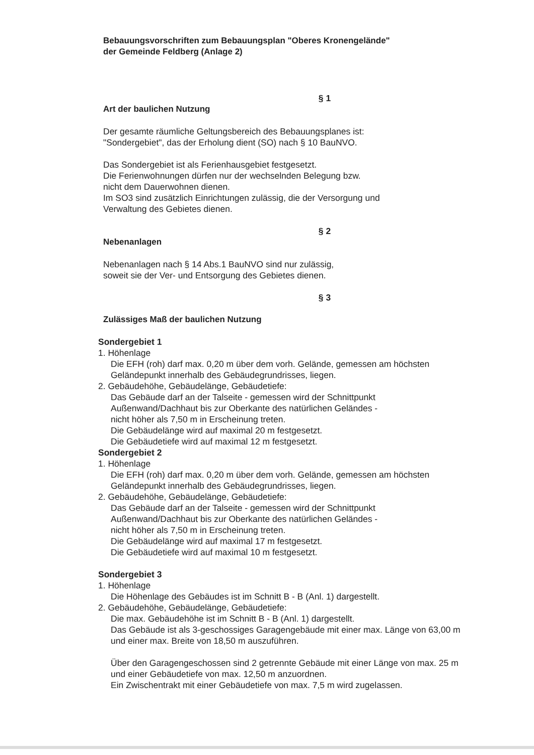Bebauungsvorschriften zum Bebauungsplan "Oberes Kronengelände"
der Gemeinde Feldberg (Anlage 2)
§ 1
Art der baulichen Nutzung
Der gesamte räumliche Geltungsbereich des Bebauungsplanes ist:
"Sondergebiet", das der Erholung dient (SO) nach § 10 BauNVO.
Das Sondergebiet ist als Ferienhausgebiet festgesetzt.
Die Ferienwohnungen dürfen nur der wechselnden Belegung bzw.
nicht dem Dauerwohnen dienen.
Im SO3 sind zusätzlich Einrichtungen zulässig, die der Versorgung und
Verwaltung des Gebietes dienen.
§ 2
Nebenanlagen
Nebenanlagen nach § 14 Abs.1 BauNVO sind nur zulässig,
soweit sie der Ver- und Entsorgung des Gebietes dienen.
§ 3
Zulässiges Maß der baulichen Nutzung
Sondergebiet 1
1. Höhenlage
Die EFH (roh) darf max. 0,20 m über dem vorh. Gelände, gemessen am höchsten Geländepunkt innerhalb des Gebäudegrundrisses, liegen.
2. Gebäudehöhe, Gebäudelänge, Gebäudetiefe:
Das Gebäude darf an der Talseite - gemessen wird der Schnittpunkt
Außenwand/Dachhaut bis zur Oberkante des natürlichen Geländes -
nicht höher als 7,50 m in Erscheinung treten.
Die Gebäudelänge wird auf maximal 20 m festgesetzt.
Die Gebäudetiefe wird auf maximal 12 m festgesetzt.
Sondergebiet 2
1. Höhenlage
Die EFH (roh) darf max. 0,20 m über dem vorh. Gelände, gemessen am höchsten Geländepunkt innerhalb des Gebäudegrundrisses, liegen.
2. Gebäudehöhe, Gebäudelänge, Gebäudetiefe:
Das Gebäude darf an der Talseite - gemessen wird der Schnittpunkt
Außenwand/Dachhaut bis zur Oberkante des natürlichen Geländes -
nicht höher als 7,50 m in Erscheinung treten.
Die Gebäudelänge wird auf maximal 17 m festgesetzt.
Die Gebäudetiefe wird auf maximal 10 m festgesetzt.
Sondergebiet 3
1. Höhenlage
Die Höhenlage des Gebäudes ist im Schnitt B - B (Anl. 1) dargestellt.
2. Gebäudehöhe, Gebäudelänge, Gebäudetiefe:
Die max. Gebäudehöhe ist im Schnitt B - B (Anl. 1) dargestellt.
Das Gebäude ist als 3-geschossiges Garagengebäude mit einer max. Länge von 63,00 m und einer max. Breite von 18,50 m auszuführen.
Über den Garagengeschossen sind 2 getrennte Gebäude mit einer Länge von max. 25 m und einer Gebäudetiefe von max. 12,50 m anzuordnen.
Ein Zwischentrakt mit einer Gebäudetiefe von max. 7,5 m wird zugelassen.